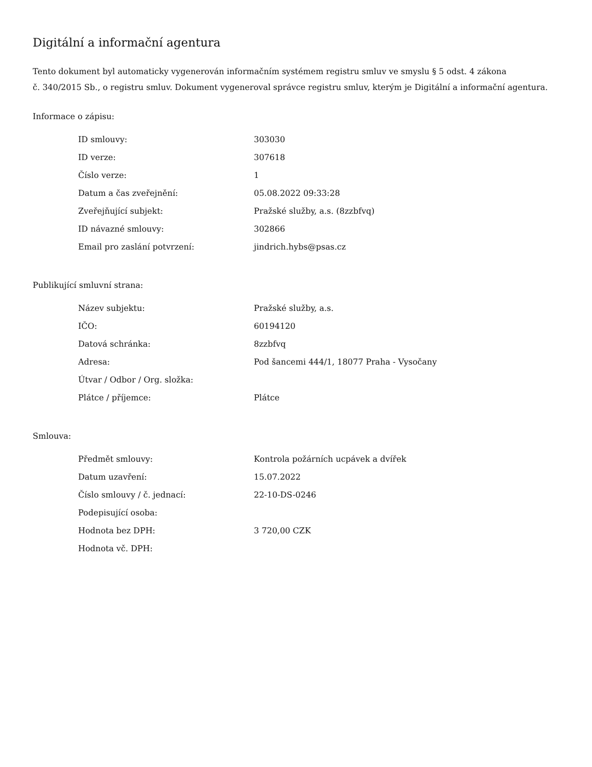Digitální a informační agentura
Tento dokument byl automaticky vygenerován informačním systémem registru smluv ve smyslu § 5 odst. 4 zákona
č. 340/2015 Sb., o registru smluv. Dokument vygeneroval správce registru smluv, kterým je Digitální a informační agentura.
Informace o zápisu:
| ID smlouvy: | 303030 |
| ID verze: | 307618 |
| Číslo verze: | 1 |
| Datum a čas zveřejnění: | 05.08.2022 09:33:28 |
| Zveřejňující subjekt: | Pražské služby, a.s. (8zzbfvq) |
| ID návazné smlouvy: | 302866 |
| Email pro zaslání potvrzení: | jindrich.hybs@psas.cz |
Publikující smluvní strana:
| Název subjektu: | Pražské služby, a.s. |
| IČO: | 60194120 |
| Datová schránka: | 8zzbfvq |
| Adresa: | Pod šancemi 444/1, 18077 Praha - Vysočany |
| Útvar / Odbor / Org. složka: | |
| Plátce / příjemce: | Plátce |
Smlouva:
| Předmět smlouvy: | Kontrola požárních ucpávek a dvířek |
| Datum uzavření: | 15.07.2022 |
| Číslo smlouvy / č. jednací: | 22-10-DS-0246 |
| Podepisující osoba: | |
| Hodnota bez DPH: | 3 720,00 CZK |
| Hodnota vč. DPH: | |